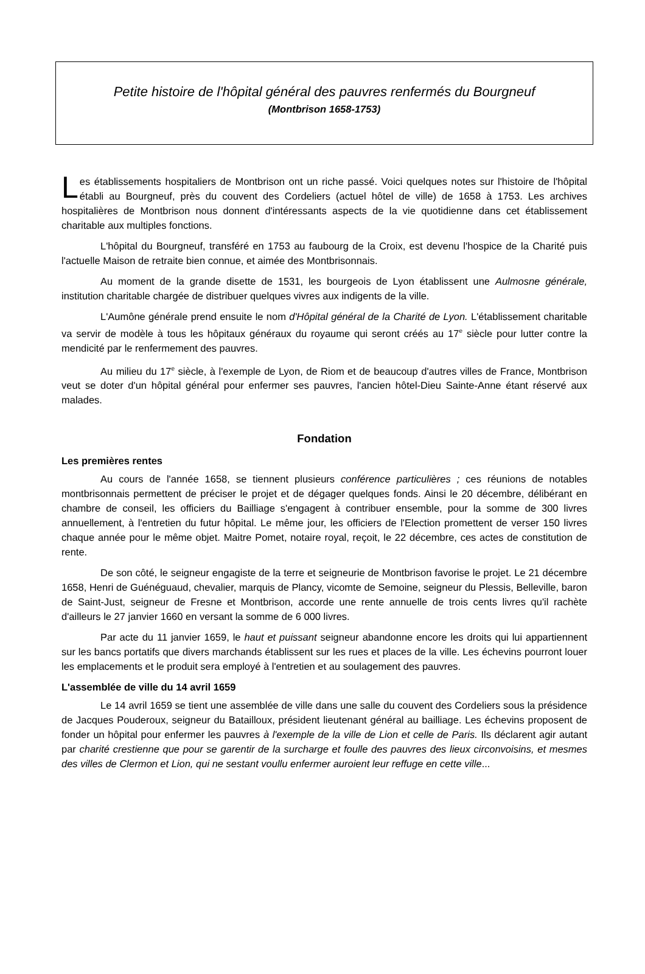Petite histoire de l'hôpital général des pauvres renfermés du Bourgneuf
(Montbrison 1658-1753)
Les établissements hospitaliers de Montbrison ont un riche passé. Voici quelques notes sur l'histoire de l'hôpital établi au Bourgneuf, près du couvent des Cordeliers (actuel hôtel de ville) de 1658 à 1753. Les archives hospitalières de Montbrison nous donnent d'intéressants aspects de la vie quotidienne dans cet établissement charitable aux multiples fonctions.
L'hôpital du Bourgneuf, transféré en 1753 au faubourg de la Croix, est devenu l'hospice de la Charité puis l'actuelle Maison de retraite bien connue, et aimée des Montbrisonnais.
Au moment de la grande disette de 1531, les bourgeois de Lyon établissent une Aulmosne générale, institution charitable chargée de distribuer quelques vivres aux indigents de la ville.
L'Aumône générale prend ensuite le nom d'Hôpital général de la Charité de Lyon. L'établissement charitable va servir de modèle à tous les hôpitaux généraux du royaume qui seront créés au 17<sup>e</sup> siècle pour lutter contre la mendicité par le renfermement des pauvres.
Au milieu du 17<sup>e</sup> siècle, à l'exemple de Lyon, de Riom et de beaucoup d'autres villes de France, Montbrison veut se doter d'un hôpital général pour enfermer ses pauvres, l'ancien hôtel-Dieu Sainte-Anne étant réservé aux malades.
Fondation
Les premières rentes
Au cours de l'année 1658, se tiennent plusieurs conférence particulières ; ces réunions de notables montbrisonnais permettent de préciser le projet et de dégager quelques fonds. Ainsi le 20 décembre, délibérant en chambre de conseil, les officiers du Bailliage s'engagent à contribuer ensemble, pour la somme de 300 livres annuellement, à l'entretien du futur hôpital. Le même jour, les officiers de l'Election promettent de verser 150 livres chaque année pour le même objet. Maitre Pomet, notaire royal, reçoit, le 22 décembre, ces actes de constitution de rente.
De son côté, le seigneur engagiste de la terre et seigneurie de Montbrison favorise le projet. Le 21 décembre 1658, Henri de Guénéguaud, chevalier, marquis de Plancy, vicomte de Semoine, seigneur du Plessis, Belleville, baron de Saint-Just, seigneur de Fresne et Montbrison, accorde une rente annuelle de trois cents livres qu'il rachète d'ailleurs le 27 janvier 1660 en versant la somme de 6 000 livres.
Par acte du 11 janvier 1659, le haut et puissant seigneur abandonne encore les droits qui lui appartiennent sur les bancs portatifs que divers marchands établissent sur les rues et places de la ville. Les échevins pourront louer les emplacements et le produit sera employé à l'entretien et au soulagement des pauvres.
L'assemblée de ville du 14 avril 1659
Le 14 avril 1659 se tient une assemblée de ville dans une salle du couvent des Cordeliers sous la présidence de Jacques Pouderoux, seigneur du Batailloux, président lieutenant général au bailliage. Les échevins proposent de fonder un hôpital pour enfermer les pauvres à l'exemple de la ville de Lion et celle de Paris. Ils déclarent agir autant par charité crestienne que pour se garentir de la surcharge et foulle des pauvres des lieux circonvoisins, et mesmes des villes de Clermon et Lion, qui ne sestant voullu enfermer auroient leur reffuge en cette ville...